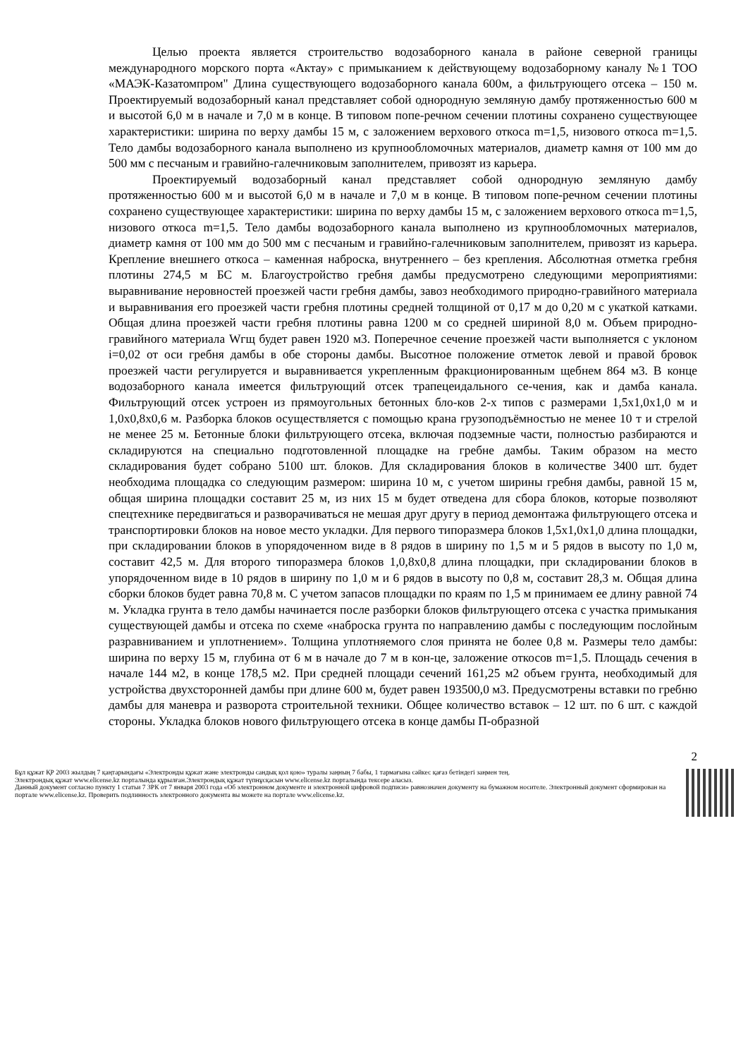Целью проекта является строительство водозаборного канала в районе северной границы международного морского порта «Актау» с примыканием к действующему водозаборному каналу №1 ТОО «МАЭК-Казатомпром" Длина существующего водозаборного канала 600м, а фильтрующего отсека – 150 м. Проектируемый водозаборный канал представляет собой однородную земляную дамбу протяженностью 600 м и высотой 6,0 м в начале и 7,0 м в конце. В типовом попе-речном сечении плотины сохранено существующее характеристики: ширина по верху дамбы 15 м, с заложением верхового откоса m=1,5, низового откоса m=1,5. Тело дамбы водозаборного канала выполнено из крупнообломочных материалов, диаметр камня от 100 мм до 500 мм с песчаным и гравийно-галечниковым заполнителем, привозят из карьера.
Проектируемый водозаборный канал представляет собой однородную земляную дамбу протяженностью 600 м и высотой 6,0 м в начале и 7,0 м в конце. В типовом попе-речном сечении плотины сохранено существующее характеристики: ширина по верху дамбы 15 м, с заложением верхового откоса m=1,5, низового откоса m=1,5. Тело дамбы водозаборного канала выполнено из крупнообломочных материалов, диаметр камня от 100 мм до 500 мм с песчаным и гравийно-галечниковым заполнителем, привозят из карьера. Крепление внешнего откоса – каменная наброска, внутреннего – без крепления. Абсолютная отметка гребня плотины 274,5 м БС м. Благоустройство гребня дамбы предусмотрено следующими мероприятиями: выравнивание неровностей проезжей части гребня дамбы, завоз необходимого природно-гравийного материала и выравнивания его проезжей части гребня плотины средней толщиной от 0,17 м до 0,20 м с укаткой катками. Общая длина проезжей части гребня плотины равна 1200 м со средней шириной 8,0 м. Объем природно-гравийного материала Wгщ будет равен 1920 м3. Поперечное сечение проезжей части выполняется с уклоном i=0,02 от оси гребня дамбы в обе стороны дамбы. Высотное положение отметок левой и правой бровок проезжей части регулируется и выравнивается укрепленным фракционированным щебнем 864 м3. В конце водозаборного канала имеется фильтрующий отсек трапецеидального се-чения, как и дамба канала. Фильтрующий отсек устроен из прямоугольных бетонных бло-ков 2-х типов с размерами 1,5х1,0х1,0 м и 1,0х0,8х0,6 м. Разборка блоков осуществляется с помощью крана грузоподъёмностью не менее 10 т и стрелой не менее 25 м. Бетонные блоки фильтрующего отсека, включая подземные части, полностью разбираются и складируются на специально подготовленной площадке на гребне дамбы. Таким образом на место складирования будет собрано 5100 шт. блоков. Для складирования блоков в количестве 3400 шт. будет необходима площадка со следующим размером: ширина 10 м, с учетом ширины гребня дамбы, равной 15 м, общая ширина площадки составит 25 м, из них 15 м будет отведена для сбора блоков, которые позволяют спецтехнике передвигаться и разворачиваться не мешая друг другу в период демонтажа фильтрующего отсека и транспортировки блоков на новое место укладки. Для первого типоразмера блоков 1,5х1,0х1,0 длина площадки, при складировании блоков в упорядоченном виде в 8 рядов в ширину по 1,5 м и 5 рядов в высоту по 1,0 м, составит 42,5 м. Для второго типоразмера блоков 1,0,8х0,8 длина площадки, при складировании блоков в упорядоченном виде в 10 рядов в ширину по 1,0 м и 6 рядов в высоту по 0,8 м, составит 28,3 м. Общая длина сборки блоков будет равна 70,8 м. С учетом запасов площадки по краям по 1,5 м принимаем ее длину равной 74 м. Укладка грунта в тело дамбы начинается после разборки блоков фильтрующего отсека с участка примыкания существующей дамбы и отсека по схеме «наброска грунта по направлению дамбы с последующим послойным разравниванием и уплотнением». Толщина уплотняемого слоя принята не более 0,8 м. Размеры тело дамбы: ширина по верху 15 м, глубина от 6 м в начале до 7 м в кон-це, заложение откосов m=1,5. Площадь сечения в начале 144 м2, в конце 178,5 м2. При средней площади сечений 161,25 м2 объем грунта, необходимый для устройства двухсторонней дамбы при длине 600 м, будет равен 193500,0 м3. Предусмотрены вставки по гребню дамбы для маневра и разворота строительной техники. Общее количество вставок – 12 шт. по 6 шт. с каждой стороны. Укладка блоков нового фильтрующего отсека в конце дамбы П-образной
2
Бұл құжат ҚР 2003 жылдың 7 қаңтарындағы «Электронды құжат және электронды сандық қол қою» туралы заңның 7 бабы, 1 тармағына сәйкес қағаз бетіндегі заңмен тең.
Электрондық құжат www.elicense.kz порталында құрылған.Электрондық құжат түпнұсқасын www.elicense.kz порталында тексере аласыз.
Данный документ согласно пункту 1 статьи 7 ЗРК от 7 января 2003 года «Об электронном документе и электронной цифровой подписи» равнозначен документу на бумажном носителе. Электронный документ сформирован на портале www.elicense.kz. Проверить подлинность электронного документа вы можете на портале www.elicense.kz.